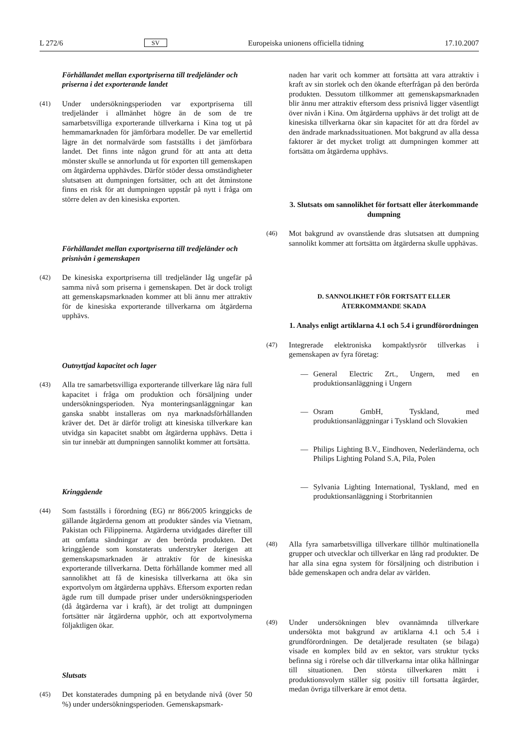L 272/6 SV Europeiska unionens officiella tidning 17.10.2007
Förhållandet mellan exportpriserna till tredjeländer och priserna i det exporterande landet
(41) Under undersökningsperioden var exportpriserna till tredjeländer i allmänhet högre än de som de tre samarbetsvilliga exporterande tillverkarna i Kina tog ut på hemmamarknaden för jämförbara modeller. De var emellertid lägre än det normalvärde som fastställts i det jämförbara landet. Det finns inte någon grund för att anta att detta mönster skulle se annorlunda ut för exporten till gemenskapen om åtgärderna upphävdes. Därför stöder dessa omständigheter slutsatsen att dumpningen fortsätter, och att det åtminstone finns en risk för att dumpningen uppstår på nytt i fråga om större delen av den kinesiska exporten.
Förhållandet mellan exportpriserna till tredjeländer och prisnivån i gemenskapen
(42) De kinesiska exportpriserna till tredjeländer låg ungefär på samma nivå som priserna i gemenskapen. Det är dock troligt att gemenskapsmarknaden kommer att bli ännu mer attraktiv för de kinesiska exporterande tillverkarna om åtgärderna upphävs.
Outnyttjad kapacitet och lager
(43) Alla tre samarbetsvilliga exporterande tillverkare låg nära full kapacitet i fråga om produktion och försäljning under undersökningsperioden. Nya monteringsanläggningar kan ganska snabbt installeras om nya marknadsförhållanden kräver det. Det är därför troligt att kinesiska tillverkare kan utvidga sin kapacitet snabbt om åtgärderna upphävs. Detta i sin tur innebär att dumpningen sannolikt kommer att fortsätta.
Kringgående
(44) Som fastställs i förordning (EG) nr 866/2005 kringgicks de gällande åtgärderna genom att produkter sändes via Vietnam, Pakistan och Filippinerna. Åtgärderna utvidgades därefter till att omfatta sändningar av den berörda produkten. Det kringgående som konstaterats understryker återigen att gemenskapsmarknaden är attraktiv för de kinesiska exporterande tillverkarna. Detta förhållande kommer med all sannolikhet att få de kinesiska tillverkarna att öka sin exportvolym om åtgärderna upphävs. Eftersom exporten redan ägde rum till dumpade priser under undersökningsperioden (då åtgärderna var i kraft), är det troligt att dumpningen fortsätter när åtgärderna upphör, och att exportvolymerna följaktligen ökar.
Slutsats
(45) Det konstaterades dumpning på en betydande nivå (över 50 %) under undersökningsperioden. Gemenskapsmark-
naden har varit och kommer att fortsätta att vara attraktiv i kraft av sin storlek och den ökande efterfrågan på den berörda produkten. Dessutom tillkommer att gemenskapsmarknaden blir ännu mer attraktiv eftersom dess prisnivå ligger väsentligt över nivån i Kina. Om åtgärderna upphävs är det troligt att de kinesiska tillverkarna ökar sin kapacitet för att dra fördel av den ändrade marknadssituationen. Mot bakgrund av alla dessa faktorer är det mycket troligt att dumpningen kommer att fortsätta om åtgärderna upphävs.
3. Slutsats om sannolikhet för fortsatt eller återkommande dumpning
(46) Mot bakgrund av ovanstående dras slutsatsen att dumpning sannolikt kommer att fortsätta om åtgärderna skulle upphävas.
D. SANNOLIKHET FÖR FORTSATT ELLER ÅTERKOMMANDE SKADA
1. Analys enligt artiklarna 4.1 och 5.4 i grundförordningen
(47) Integrerade elektroniska kompaktlysrör tillverkas i gemenskapen av fyra företag:
— General Electric Zrt., Ungern, med en produktionsanläggning i Ungern
— Osram GmbH, Tyskland, med produktionsanläggningar i Tyskland och Slovakien
— Philips Lighting B.V., Eindhoven, Nederländerna, och Philips Lighting Poland S.A, Pila, Polen
— Sylvania Lighting International, Tyskland, med en produktionsanläggning i Storbritannien
(48) Alla fyra samarbetsvilliga tillverkare tillhör multinationella grupper och utvecklar och tillverkar en lång rad produkter. De har alla sina egna system för försäljning och distribution i både gemenskapen och andra delar av världen.
(49) Under undersökningen blev ovannämnda tillverkare undersökta mot bakgrund av artiklarna 4.1 och 5.4 i grundförordningen. De detaljerade resultaten (se bilaga) visade en komplex bild av en sektor, vars struktur tycks befinna sig i rörelse och där tillverkarna intar olika hållningar till situationen. Den största tillverkaren mätt i produktionsvolym ställer sig positiv till fortsatta åtgärder, medan övriga tillverkare är emot detta.